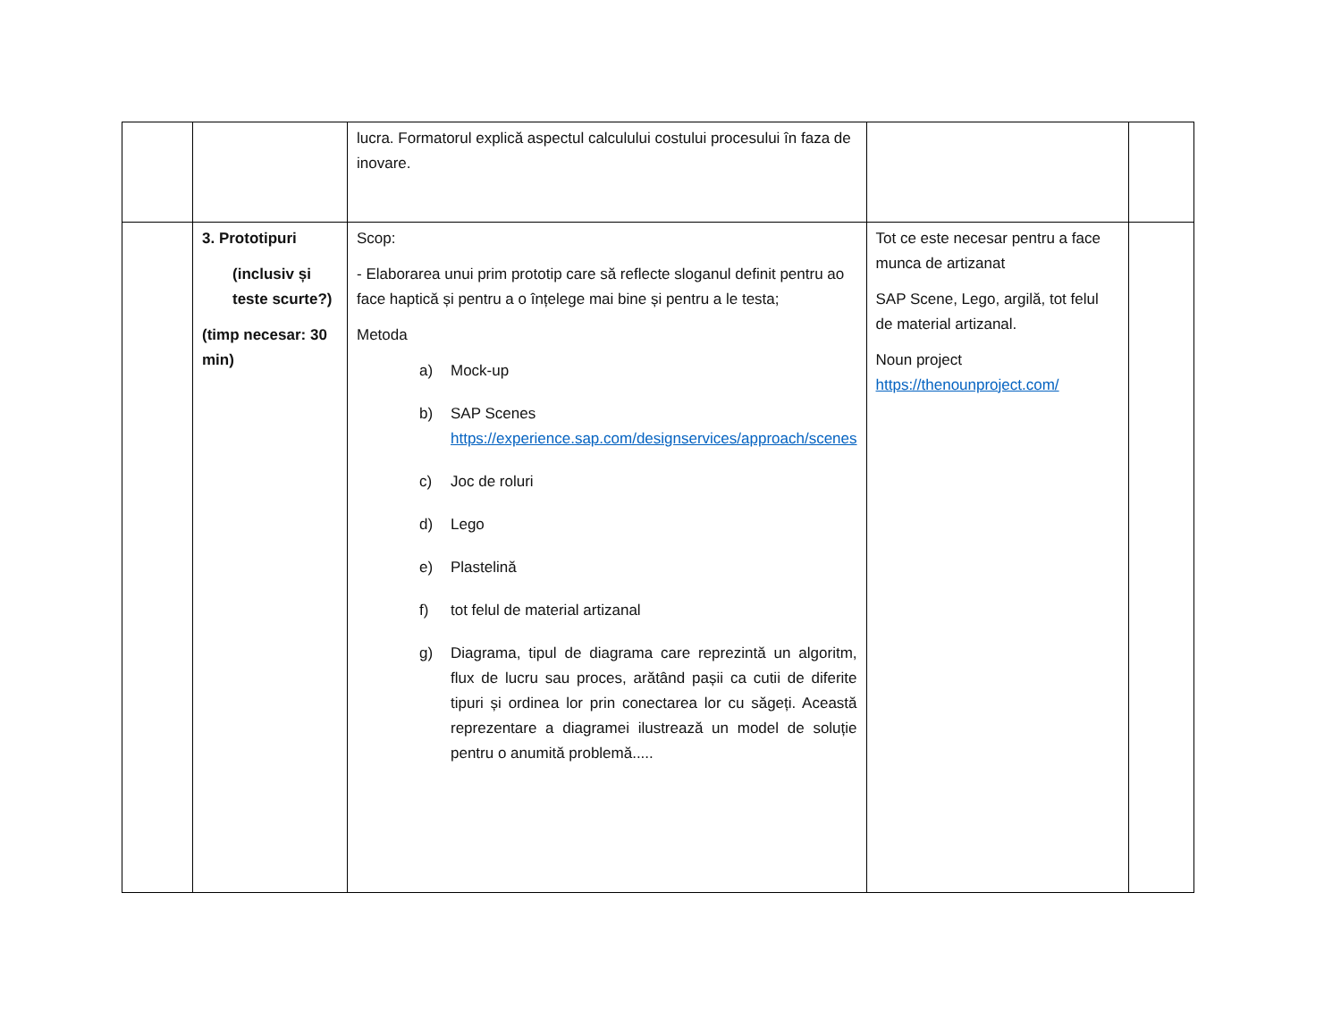| | | lucra. Formatorul explică aspectul calculului costului procesului în faza de inovare. | | |
| | 3. Prototipuri (inclusiv și teste scurte?) (timp necesar: 30 min) | Scop: - Elaborarea unui prim prototip care să reflecte sloganul definit pentru ao face haptică și pentru a o înțelege mai bine și pentru a le testa; Metoda a) Mock-up b) SAP Scenes https://experience.sap.com/designservices/approach/scenes c) Joc de roluri d) Lego e) Plastelină f) tot felul de material artizanal g) Diagrama, tipul de diagrama care reprezintă un algoritm, flux de lucru sau proces, arătând pașii ca cutii de diferite tipuri și ordinea lor prin conectarea lor cu săgeți. Această reprezentare a diagramei ilustrează un model de soluție pentru o anumită problemă..... | Tot ce este necesar pentru a face munca de artizanat SAP Scene, Lego, argilă, tot felul de material artizanal. Noun project https://thenounproject.com/ | |